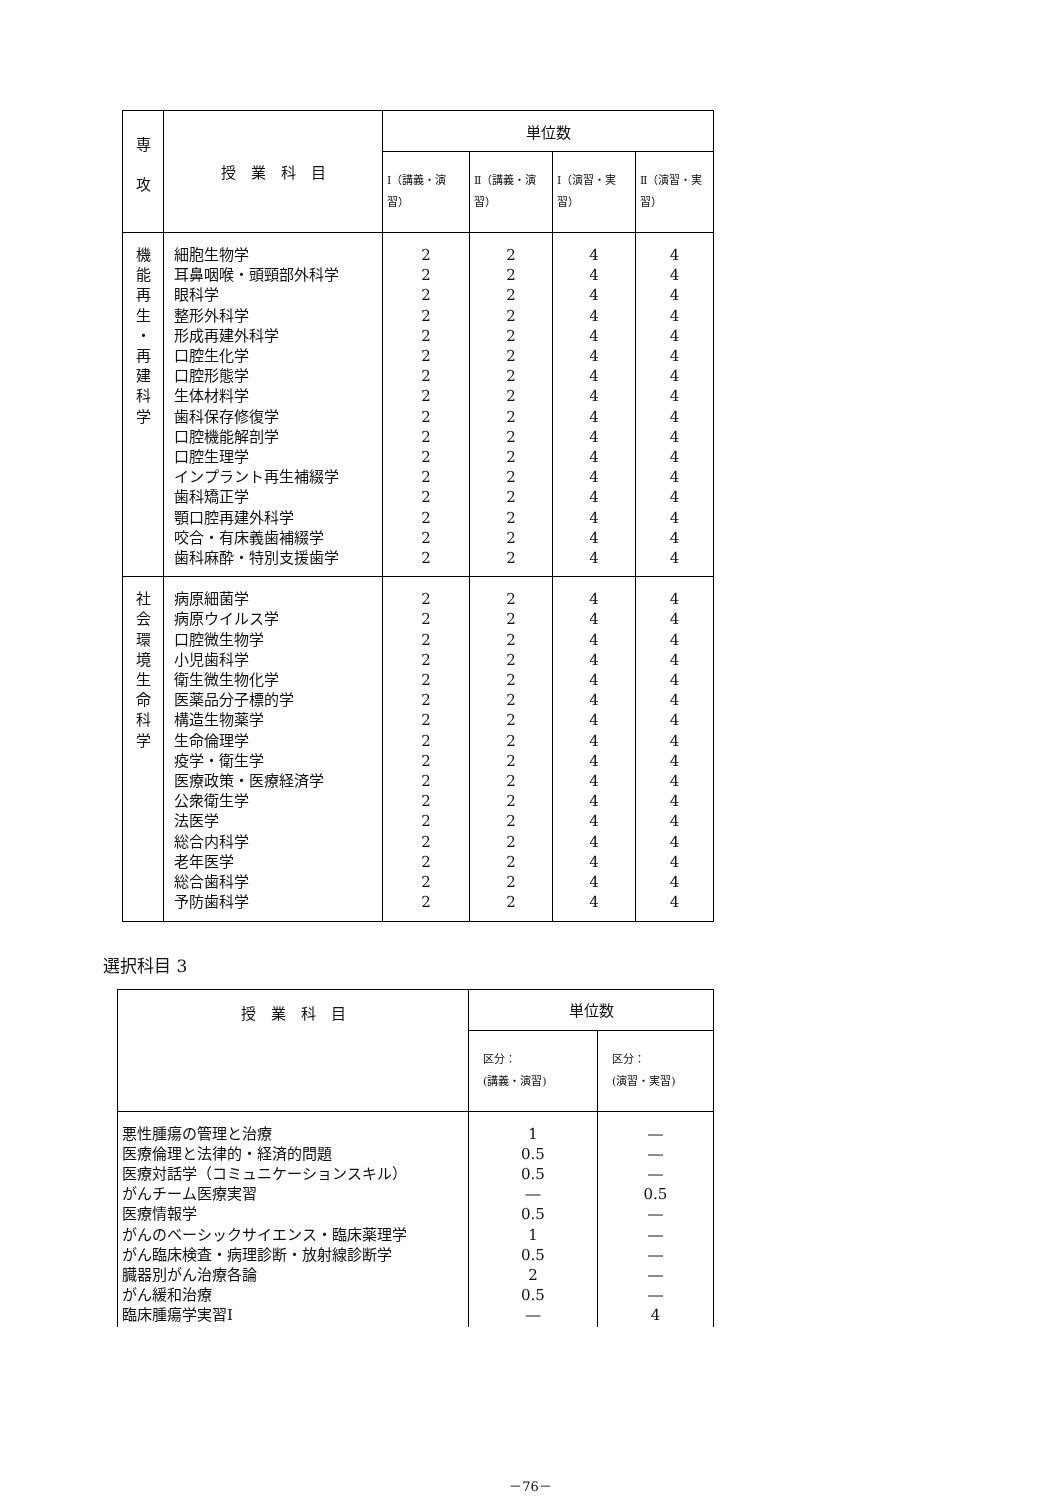| 専 攻 | 授 業 科 目 | 単位数 | | | |
| --- | --- | --- | --- | --- | --- |
| | | Ⅰ（講義・演習） | Ⅱ（講義・演習） | Ⅰ（演習・実習） | Ⅱ（演習・実習） |
| 機 能 再 生 ・ 再 建 科 学 | 細胞生物学 耳鼻咽喉・頭頸部外科学 眼科学 整形外科学 形成再建外科学 口腔生化学 口腔形態学 生体材料学 歯科保存修復学 口腔機能解剖学 口腔生理学 インプラント再生補綴学 歯科矯正学 顎口腔再建外科学 咬合・有床義歯補綴学 歯科麻酔・特別支援歯学 | 2 2 2 2 2 2 2 2 2 2 2 2 2 2 2 2 | 2 2 2 2 2 2 2 2 2 2 2 2 2 2 2 2 | 4 4 4 4 4 4 4 4 4 4 4 4 4 4 4 4 | 4 4 4 4 4 4 4 4 4 4 4 4 4 4 4 4 |
| 社 会 環 境 生 命 科 学 | 病原細菌学 病原ウイルス学 口腔微生物学 小児歯科学 衛生微生物化学 医薬品分子標的学 構造生物薬学 生命倫理学 疫学・衛生学 医療政策・医療経済学 公衆衛生学 法医学 総合内科学 老年医学 総合歯科学 予防歯科学 | 2 2 2 2 2 2 2 2 2 2 2 2 2 2 2 2 | 2 2 2 2 2 2 2 2 2 2 2 2 2 2 2 2 | 4 4 4 4 4 4 4 4 4 4 4 4 4 4 4 4 | 4 4 4 4 4 4 4 4 4 4 4 4 4 4 4 4 |
選択科目 3
| 授 業 科 目 | 単位数 | |
| --- | --- | --- |
| | 区分： (講義・演習) | 区分： (演習・実習) |
| 悪性腫瘍の管理と治療 医療倫理と法律的・経済的問題 医療対話学（コミュニケーションスキル） がんチーム医療実習 医療情報学 がんのベーシックサイエンス・臨床薬理学 がん臨床検査・病理診断・放射線診断学 臓器別がん治療各論 がん緩和治療 臨床腫瘍学実習Ⅰ | 1 0.5 0.5 ― 0.5 1 0.5 2 0.5 ― | ― ― ― 0.5 ― ― ― ― ― 4 |
－76－